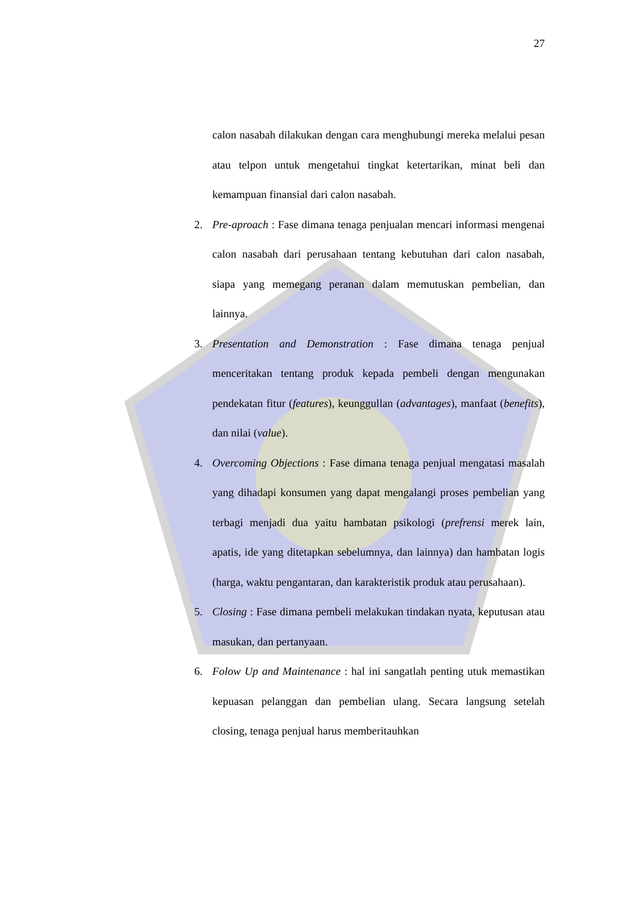27
calon nasabah dilakukan dengan cara menghubungi mereka melalui pesan atau telpon untuk mengetahui tingkat ketertarikan, minat beli dan kemampuan finansial dari calon nasabah.
2. Pre-aproach : Fase dimana tenaga penjualan mencari informasi mengenai calon nasabah dari perusahaan tentang kebutuhan dari calon nasabah, siapa yang memegang peranan dalam memutuskan pembelian, dan lainnya.
3. Presentation and Demonstration : Fase dimana tenaga penjual menceritakan tentang produk kepada pembeli dengan mengunakan pendekatan fitur (features), keunggullan (advantages), manfaat (benefits), dan nilai (value).
4. Overcoming Objections : Fase dimana tenaga penjual mengatasi masalah yang dihadapi konsumen yang dapat mengalangi proses pembelian yang terbagi menjadi dua yaitu hambatan psikologi (prefrensi merek lain, apatis, ide yang ditetapkan sebelumnya, dan lainnya) dan hambatan logis (harga, waktu pengantaran, dan karakteristik produk atau perusahaan).
5. Closing : Fase dimana pembeli melakukan tindakan nyata, keputusan atau masukan, dan pertanyaan.
6. Folow Up and Maintenance : hal ini sangatlah penting utuk memastikan kepuasan pelanggan dan pembelian ulang. Secara langsung setelah closing, tenaga penjual harus memberitauhkan